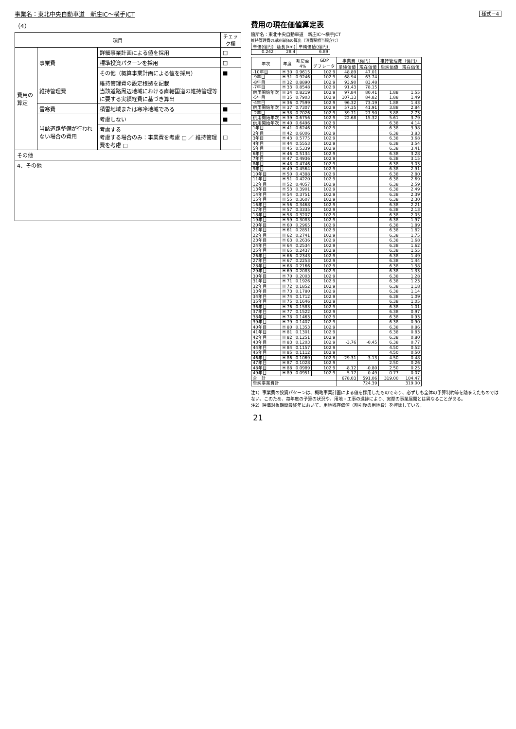事業名：東北中央自動車道　新庄IC～横手JCT
（4）
| 項目 | | | チェック欄 |
| --- | --- | --- | --- |
| 費用の算定 | 事業費 | 詳細事業計画による値を採用 | □ |
| | | 標準投資パターンを採用 | □ |
| | | その他（概算事業計画による値を採用） | ■ |
| | 維持管理費 | 維持管理費の設定根拠を記載 当該道路周辺地域における直轄国道の維持管理等に要する実績経費に基づき算出 | |
| | 雪寒費 | 積雪地域または寒冷地域である | ■ |
| | 当該道路整備が行われない場合の費用 | 考慮しない | ■ |
| | | 考慮する 考慮する場合のみ：事業費を考慮 □ ／ 維持管理費を考慮 □ | □ |
| その他 | | | |
| 4．その他 | | | |
様式－4
費用の現在価値算定表
箇所名：東北中央自動車道　新庄IC～横手JCT
維持管理費の単純単価の算出（消費税相当額含む）
| 単価(億円) | 延長(km) | 単純価値(億円) |
| --- | --- | --- |
| 0.242 | 28.4 | 6.89 |
| 年次 | 年度 | 割戻率 4% | GDP デフレータ | 事業費（億円） | | 維持管理費（億円） | |
| --- | --- | --- | --- | --- | --- | --- | --- |
| | | | | 単純価値 | 現在価値 | 単純価値 | 現在価値 |
| -10年目 | H 30 | 0.9615 | 102.9 | 48.89 | 47.01 | | |
| -9年目 | H 31 | 0.9246 | 102.9 | 68.94 | 63.74 | | |
| -8年目 | H 32 | 0.8890 | 102.9 | 93.90 | 83.48 | | |
| -7年目 | H 33 | 0.8548 | 102.9 | 91.43 | 78.15 | | |
| 供用開始年次 | H 34 | 0.8219 | 102.9 | 97.84 | 80.41 | 1.88 | 1.55 |
| -5年目 | H 35 | 0.7903 | 102.9 | 107.33 | 84.82 | 1.88 | 1.49 |
| -4年目 | H 36 | 0.7599 | 102.9 | 96.32 | 73.19 | 1.88 | 1.43 |
| 供用開始年次 | H 37 | 0.7307 | 102.9 | 57.35 | 41.91 | 3.88 | 2.84 |
| -2年目 | H 38 | 0.7026 | 102.9 | 39.71 | 27.90 | 3.88 | 2.73 |
| 供用開始年次 | H 39 | 0.6756 | 102.9 | 22.68 | 15.32 | 5.61 | 3.79 |
| 供用開始年次 | H 40 | 0.6496 | 102.9 | | | 6.38 | 4.14 |
| 1年目 | H 41 | 0.6246 | 102.9 | | | 6.38 | 3.98 |
| 2年目 | H 42 | 0.6006 | 102.9 | | | 6.38 | 3.83 |
| 3年目 | H 43 | 0.5775 | 102.9 | | | 6.38 | 3.68 |
| 4年目 | H 44 | 0.5553 | 102.9 | | | 6.38 | 3.54 |
| 5年目 | H 45 | 0.5339 | 102.9 | | | 6.38 | 3.41 |
| 6年目 | H 46 | 0.5134 | 102.9 | | | 6.38 | 3.28 |
| 7年目 | H 47 | 0.4936 | 102.9 | | | 6.38 | 3.15 |
| 8年目 | H 48 | 0.4746 | 102.9 | | | 6.38 | 3.03 |
| 9年目 | H 49 | 0.4564 | 102.9 | | | 6.38 | 2.91 |
| 10年目 | H 50 | 0.4388 | 102.9 | | | 6.38 | 2.80 |
| 11年目 | H 51 | 0.4220 | 102.9 | | | 6.38 | 2.69 |
| 12年目 | H 52 | 0.4057 | 102.9 | | | 6.38 | 2.59 |
| 13年目 | H 53 | 0.3901 | 102.9 | | | 6.38 | 2.49 |
| 14年目 | H 54 | 0.3751 | 102.9 | | | 6.38 | 2.39 |
| 15年目 | H 55 | 0.3607 | 102.9 | | | 6.38 | 2.30 |
| 16年目 | H 56 | 0.3468 | 102.9 | | | 6.38 | 2.21 |
| 17年目 | H 57 | 0.3335 | 102.9 | | | 6.38 | 2.13 |
| 18年目 | H 58 | 0.3207 | 102.9 | | | 6.38 | 2.05 |
| 19年目 | H 59 | 0.3083 | 102.9 | | | 6.38 | 1.97 |
| 20年目 | H 60 | 0.2965 | 102.9 | | | 6.38 | 1.89 |
| 21年目 | H 61 | 0.2851 | 102.9 | | | 6.38 | 1.82 |
| 22年目 | H 62 | 0.2741 | 102.9 | | | 6.38 | 1.75 |
| 23年目 | H 63 | 0.2636 | 102.9 | | | 6.38 | 1.68 |
| 24年目 | H 64 | 0.2534 | 102.9 | | | 6.38 | 1.62 |
| 25年目 | H 65 | 0.2437 | 102.9 | | | 6.38 | 1.55 |
| 26年目 | H 66 | 0.2343 | 102.9 | | | 6.38 | 1.49 |
| 27年目 | H 67 | 0.2253 | 102.9 | | | 6.38 | 1.44 |
| 28年目 | H 68 | 0.2166 | 102.9 | | | 6.38 | 1.38 |
| 29年目 | H 69 | 0.2083 | 102.9 | | | 6.38 | 1.33 |
| 30年目 | H 70 | 0.2003 | 102.9 | | | 6.38 | 1.28 |
| 31年目 | H 71 | 0.1926 | 102.9 | | | 6.38 | 1.23 |
| 32年目 | H 72 | 0.1852 | 102.9 | | | 6.38 | 1.18 |
| 33年目 | H 73 | 0.1780 | 102.9 | | | 6.38 | 1.14 |
| 34年目 | H 74 | 0.1712 | 102.9 | | | 6.38 | 1.09 |
| 35年目 | H 75 | 0.1646 | 102.9 | | | 6.38 | 1.05 |
| 36年目 | H 76 | 0.1583 | 102.9 | | | 6.38 | 1.01 |
| 37年目 | H 77 | 0.1522 | 102.9 | | | 6.38 | 0.97 |
| 38年目 | H 78 | 0.1463 | 102.9 | | | 6.38 | 0.93 |
| 39年目 | H 79 | 0.1407 | 102.9 | | | 6.38 | 0.90 |
| 40年目 | H 80 | 0.1353 | 102.9 | | | 6.38 | 0.86 |
| 41年目 | H 81 | 0.1301 | 102.9 | | | 6.38 | 0.83 |
| 42年目 | H 82 | 0.1251 | 102.9 | | | 6.38 | 0.80 |
| 43年目 | H 83 | 0.1203 | 102.9 | -3.76 | -0.45 | 6.38 | 0.77 |
| 44年目 | H 84 | 0.1157 | 102.9 | | | 4.50 | 0.52 |
| 45年目 | H 85 | 0.1112 | 102.9 | | | 4.50 | 0.50 |
| 46年目 | H 86 | 0.1069 | 102.9 | -29.31 | -3.13 | 4.50 | 0.48 |
| 47年目 | H 87 | 0.1028 | 102.9 | | | 2.50 | 0.26 |
| 48年目 | H 88 | 0.0989 | 102.9 | -8.12 | -0.80 | 2.50 | 0.25 |
| 49年目 | H 89 | 0.0951 | 102.9 | -5.17 | -0.49 | 0.77 | 0.07 |
| 合 計 | | | | 678.03 | 591.06 | 319.00 | 104.47 |
| 単純事業費計 | | | | 724.39 | | 319.00 | |
注1）事業費の投資パターンは、概略事業計画による値を採用したものであり、必ずしも全体の予算制約等を踏まえたものではない。このため、毎年度の予算の状況や、用地・工事の進捗により、実際の事業展開とは異なることがある。
注2）評価対象期間最終年において、用地残存価値（割引後の用地費）を控除している。
21